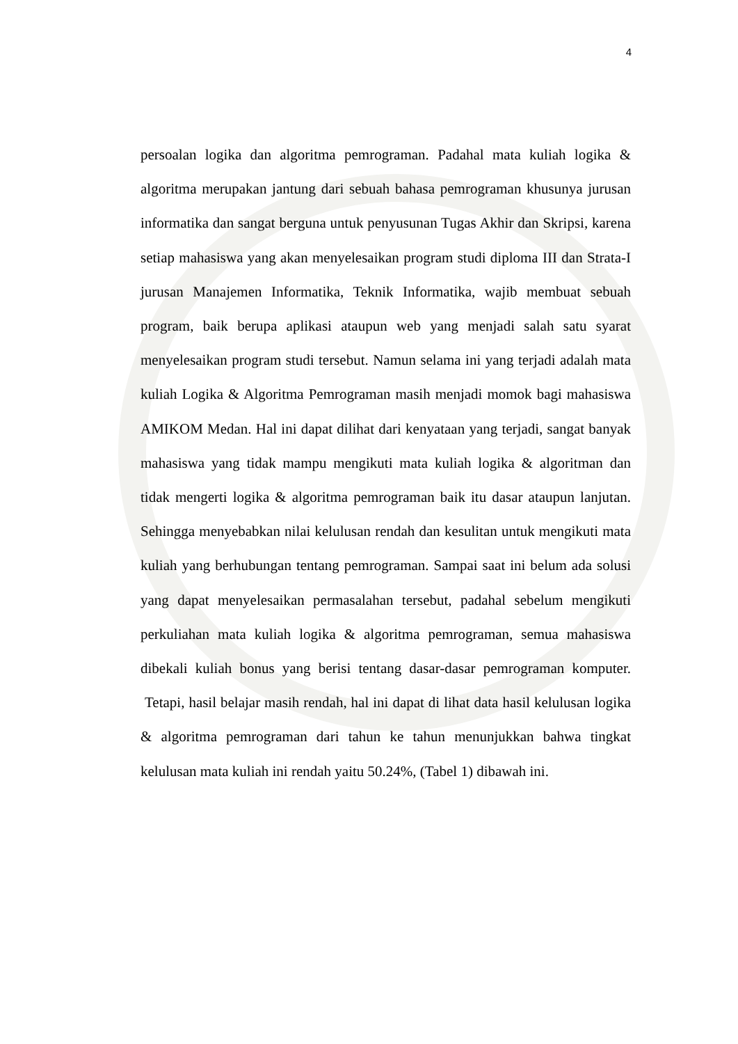4
persoalan logika dan algoritma pemrograman. Padahal mata kuliah logika & algoritma merupakan jantung dari sebuah bahasa pemrograman khusunya jurusan informatika dan sangat berguna untuk penyusunan Tugas Akhir dan Skripsi, karena setiap mahasiswa yang akan menyelesaikan program studi diploma III dan Strata-I jurusan Manajemen Informatika, Teknik Informatika, wajib membuat sebuah program, baik berupa aplikasi ataupun web yang menjadi salah satu syarat menyelesaikan program studi tersebut. Namun selama ini yang terjadi adalah mata kuliah Logika & Algoritma Pemrograman masih menjadi momok bagi mahasiswa AMIKOM Medan. Hal ini dapat dilihat dari kenyataan yang terjadi, sangat banyak mahasiswa yang tidak mampu mengikuti mata kuliah logika & algoritman dan tidak mengerti logika & algoritma pemrograman baik itu dasar ataupun lanjutan. Sehingga menyebabkan nilai kelulusan rendah dan kesulitan untuk mengikuti mata kuliah yang berhubungan tentang pemrograman. Sampai saat ini belum ada solusi yang dapat menyelesaikan permasalahan tersebut, padahal sebelum mengikuti perkuliahan mata kuliah logika & algoritma pemrograman, semua mahasiswa dibekali kuliah bonus yang berisi tentang dasar-dasar pemrograman komputer. Tetapi, hasil belajar masih rendah, hal ini dapat di lihat data hasil kelulusan logika & algoritma pemrograman dari tahun ke tahun menunjukkan bahwa tingkat kelulusan mata kuliah ini rendah yaitu 50.24%, (Tabel 1) dibawah ini.